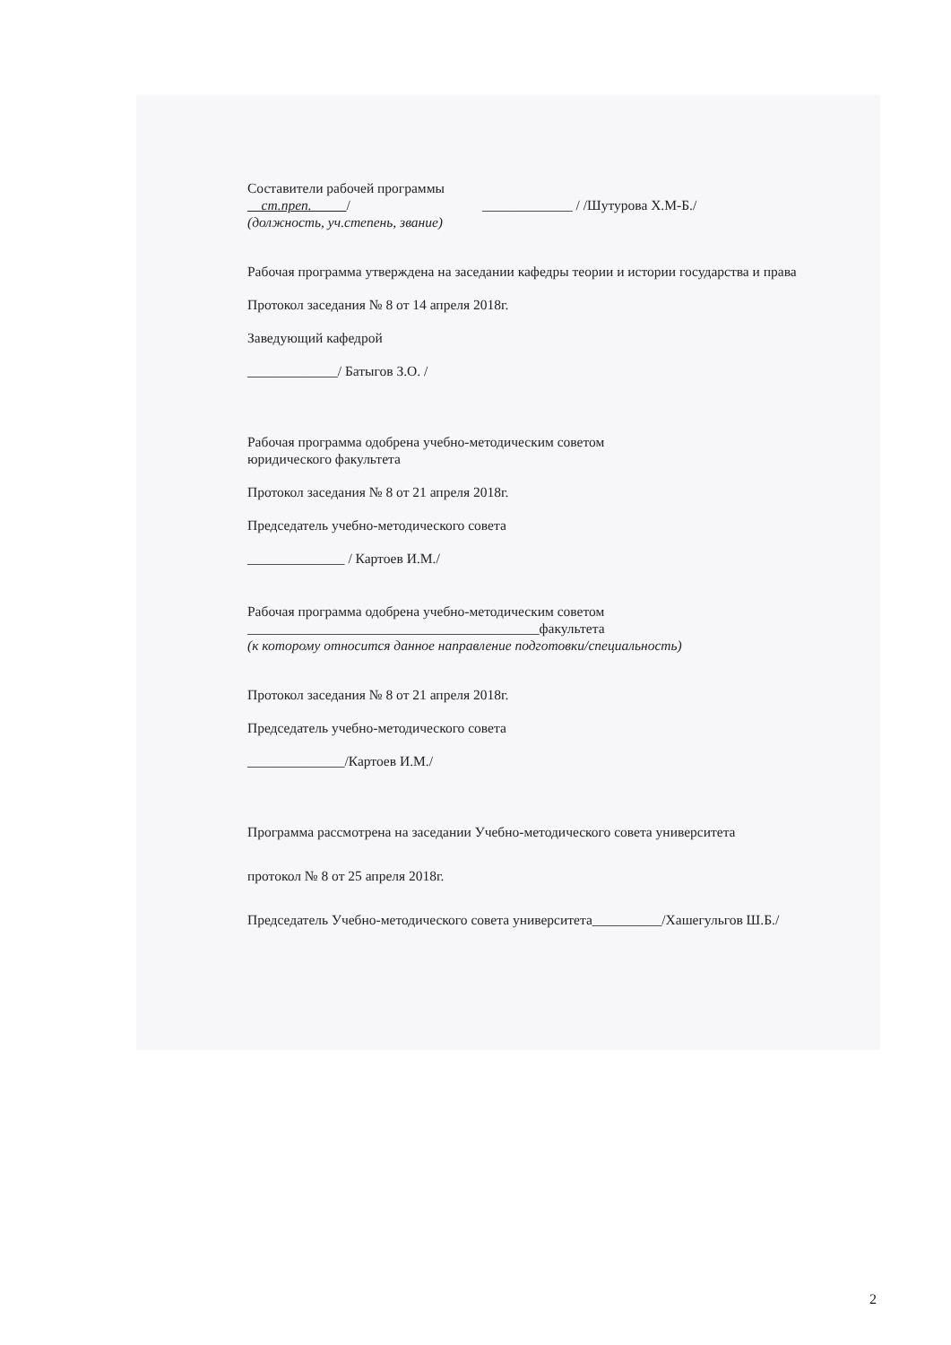Составители рабочей программы
ст.преп. / _____________ / /Шутурова Х.М-Б./
(должность, уч.степень, звание)
Рабочая программа утверждена на заседании кафедры теории и истории государства и права
Протокол заседания № 8 от 14 апреля 2018г.
Заведующий кафедрой
_____________/ Батыгов З.О. /
Рабочая программа одобрена учебно-методическим советом
юридического факультета
Протокол заседания № 8 от 21 апреля 2018г.
Председатель учебно-методического совета
______________ / Картоев И.М./
Рабочая программа одобрена учебно-методическим советом
__________________________________________факультета
(к которому относится данное направление подготовки/специальность)
Протокол заседания № 8 от 21 апреля 2018г.
Председатель учебно-методического совета
______________/Картоев И.М./
Программа рассмотрена на заседании Учебно-методического совета университета
протокол № 8 от 25 апреля 2018г.
Председатель Учебно-методического совета университета__________/Хашегульгов Ш.Б./
2